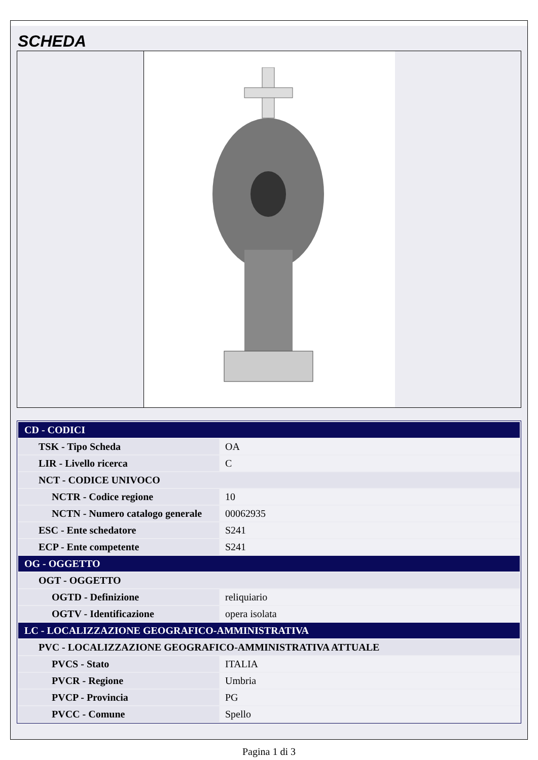SCHEDA
| CD - CODICI | |
| TSK - Tipo Scheda | OA |
| LIR - Livello ricerca | C |
| NCT - CODICE UNIVOCO | |
| NCTR - Codice regione | 10 |
| NCTN - Numero catalogo generale | 00062935 |
| ESC - Ente schedatore | S241 |
| ECP - Ente competente | S241 |
| OG - OGGETTO | |
| OGT - OGGETTO | |
| OGTD - Definizione | reliquiario |
| OGTV - Identificazione | opera isolata |
| LC - LOCALIZZAZIONE GEOGRAFICO-AMMINISTRATIVA | |
| PVC - LOCALIZZAZIONE GEOGRAFICO-AMMINISTRATIVA ATTUALE | |
| PVCS - Stato | ITALIA |
| PVCR - Regione | Umbria |
| PVCP - Provincia | PG |
| PVCC - Comune | Spello |
Pagina 1 di 3